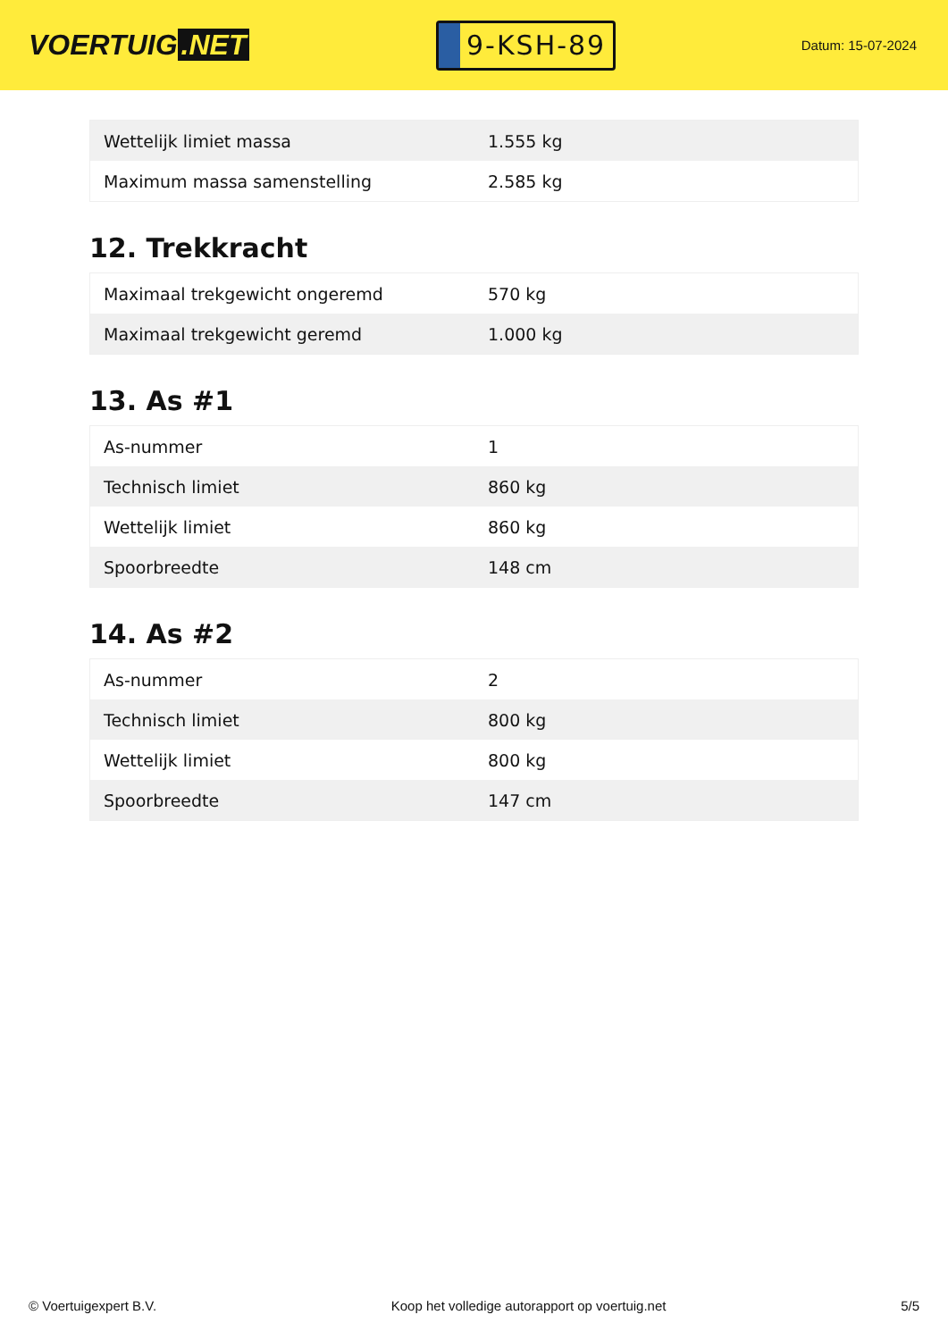VOERTUIG.NET
9-KSH-89
Datum: 15-07-2024
| Wettelijk limiet massa | 1.555 kg |
| Maximum massa samenstelling | 2.585 kg |
12. Trekkracht
| Maximaal trekgewicht ongeremd | 570 kg |
| Maximaal trekgewicht geremd | 1.000 kg |
13. As #1
| As-nummer | 1 |
| Technisch limiet | 860 kg |
| Wettelijk limiet | 860 kg |
| Spoorbreedte | 148 cm |
14. As #2
| As-nummer | 2 |
| Technisch limiet | 800 kg |
| Wettelijk limiet | 800 kg |
| Spoorbreedte | 147 cm |
© Voertuigexpert B.V. Koop het volledige autorapport op voertuig.net 5/5